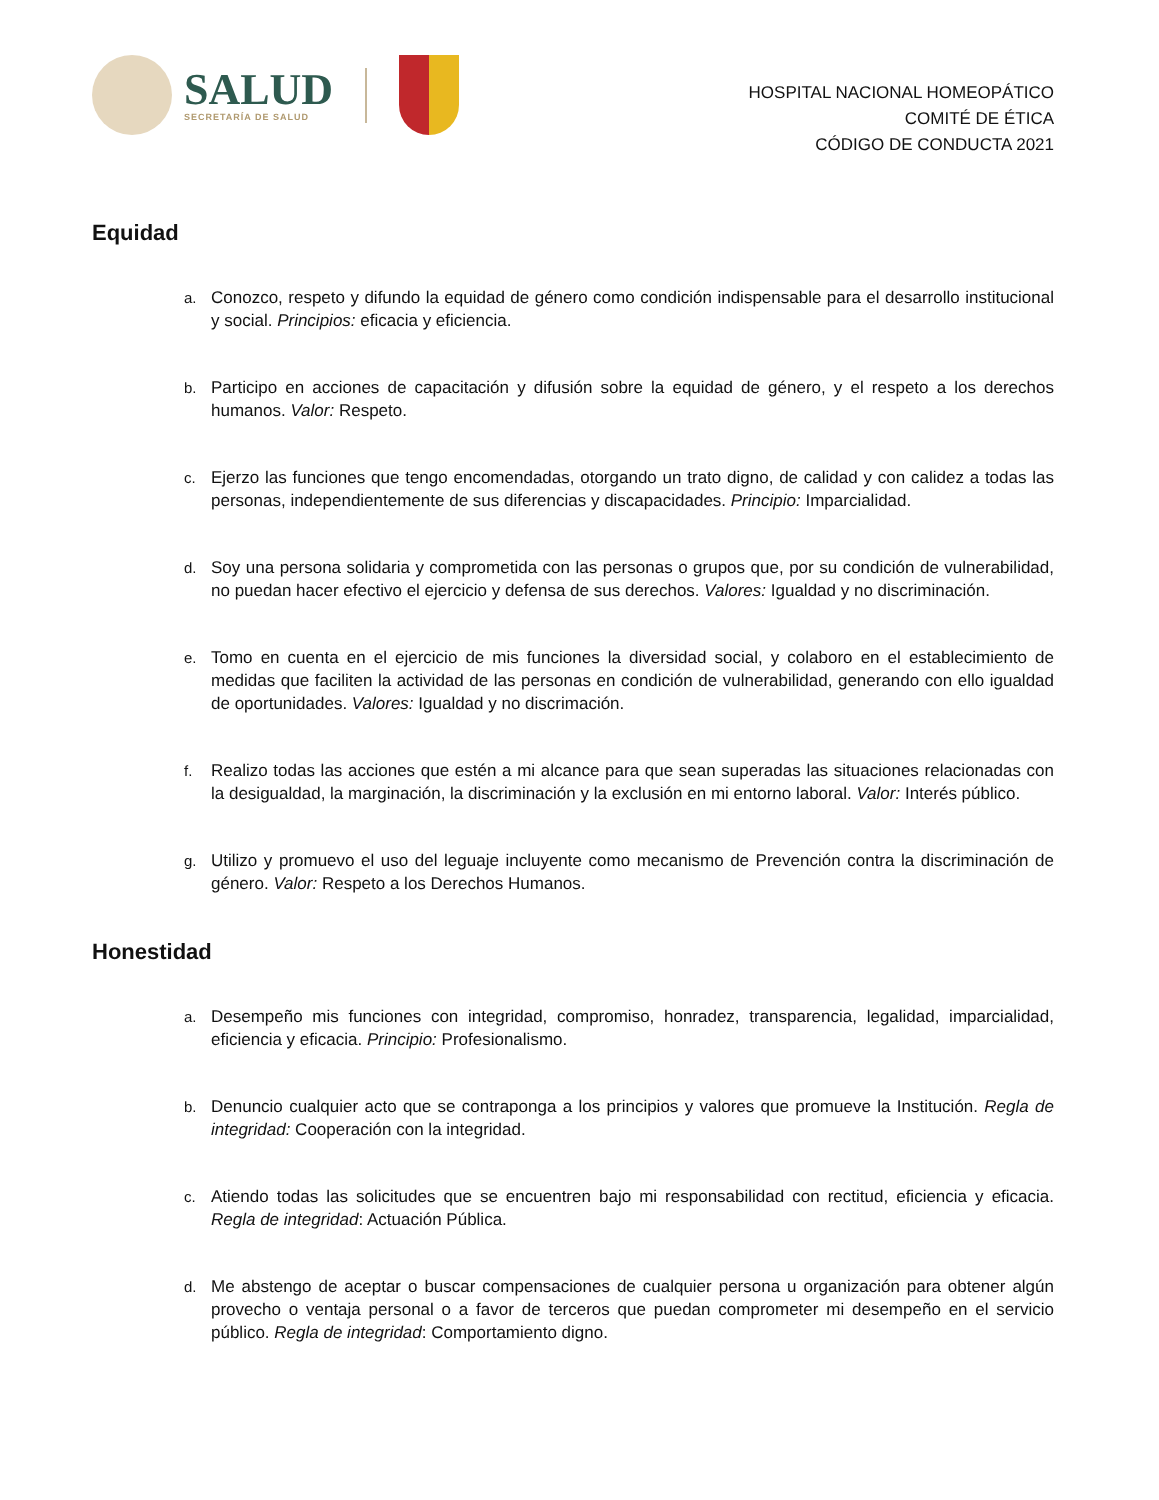SALUD
SECRETARÍA DE SALUD
HOSPITAL NACIONAL HOMEOPÁTICO
COMITÉ DE ÉTICA
CÓDIGO DE CONDUCTA 2021
Equidad
a. Conozco, respeto y difundo la equidad de género como condición indispensable para el desarrollo institucional y social. Principios: eficacia y eficiencia.
b. Participo en acciones de capacitación y difusión sobre la equidad de género, y el respeto a los derechos humanos. Valor: Respeto.
c. Ejerzo las funciones que tengo encomendadas, otorgando un trato digno, de calidad y con calidez a todas las personas, independientemente de sus diferencias y discapacidades. Principio: Imparcialidad.
d. Soy una persona solidaria y comprometida con las personas o grupos que, por su condición de vulnerabilidad, no puedan hacer efectivo el ejercicio y defensa de sus derechos. Valores: Igualdad y no discriminación.
e. Tomo en cuenta en el ejercicio de mis funciones la diversidad social, y colaboro en el establecimiento de medidas que faciliten la actividad de las personas en condición de vulnerabilidad, generando con ello igualdad de oportunidades. Valores: Igualdad y no discrimación.
f. Realizo todas las acciones que estén a mi alcance para que sean superadas las situaciones relacionadas con la desigualdad, la marginación, la discriminación y la exclusión en mi entorno laboral. Valor: Interés público.
g. Utilizo y promuevo el uso del leguaje incluyente como mecanismo de Prevención contra la discriminación de género. Valor: Respeto a los Derechos Humanos.
Honestidad
a. Desempeño mis funciones con integridad, compromiso, honradez, transparencia, legalidad, imparcialidad, eficiencia y eficacia. Principio: Profesionalismo.
b. Denuncio cualquier acto que se contraponga a los principios y valores que promueve la Institución. Regla de integridad: Cooperación con la integridad.
c. Atiendo todas las solicitudes que se encuentren bajo mi responsabilidad con rectitud, eficiencia y eficacia. Regla de integridad: Actuación Pública.
d. Me abstengo de aceptar o buscar compensaciones de cualquier persona u organización para obtener algún provecho o ventaja personal o a favor de terceros que puedan comprometer mi desempeño en el servicio público. Regla de integridad: Comportamiento digno.